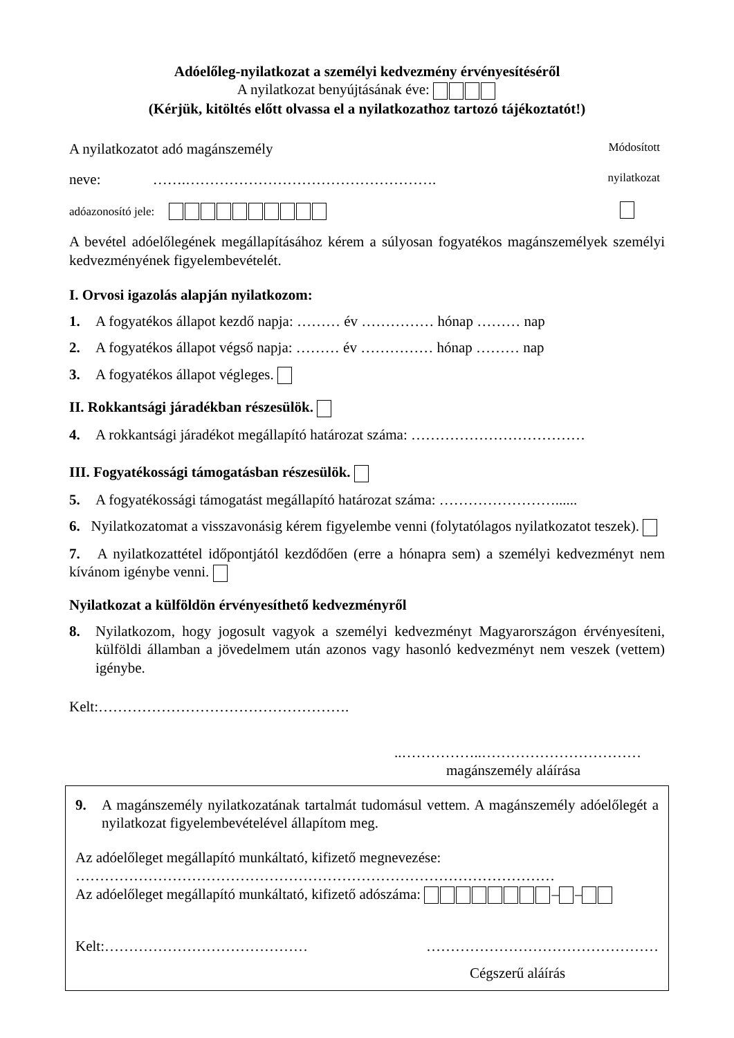Adóelőleg-nyilatkozat a személyi kedvezmény érvényesítéséről
A nyilatkozat benyújtásának éve:
(Kérjük, kitöltés előtt olvassa el a nyilatkozathoz tartozó tájékoztatót!)
A nyilatkozatot adó magánszemély Módosított
neve: …….……………………………………………. nyilatkozat
adóazonosító jele:
A bevétel adóelőlegének megállapításához kérem a súlyosan fogyatékos magánszemélyek személyi kedvezményének figyelembevételét.
I. Orvosi igazolás alapján nyilatkozom:
1. A fogyatékos állapot kezdő napja: ……… év …………… hónap ……… nap
2. A fogyatékos állapot végső napja: ……… év …………… hónap ……… nap
3. A fogyatékos állapot végleges.
II. Rokkantsági járadékban részesülök.
4. A rokkantsági járadékot megállapító határozat száma: ………………………………
III. Fogyatékossági támogatásban részesülök.
5. A fogyatékossági támogatást megállapító határozat száma: ……………………......
6. Nyilatkozatomat a visszavonásig kérem figyelembe venni (folytatólagos nyilatkozatot teszek).
7. A nyilatkozattétel időpontjától kezdődően (erre a hónapra sem) a személyi kedvezményt nem kívánom igénybe venni.
Nyilatkozat a külföldön érvényesíthető kedvezményről
8. Nyilatkozom, hogy jogosult vagyok a személyi kedvezményt Magyarországon érvényesíteni, külföldi államban a jövedelmem után azonos vagy hasonló kedvezményt nem veszek (vettem) igénybe.
Kelt:…………………………………………….
..……………..……………………………
magánszemély aláírása
9. A magánszemély nyilatkozatának tartalmát tudomásul vettem. A magánszemély adóelőlegét a nyilatkozat figyelembevételével állapítom meg.
Az adóelőleget megállapító munkáltató, kifizető megnevezése:
………………………………………………………………………………………
Az adóelőleget megállapító munkáltató, kifizető adószáma: – –
Kelt:…………………………………… …………………………………………
Cégszerű aláírás